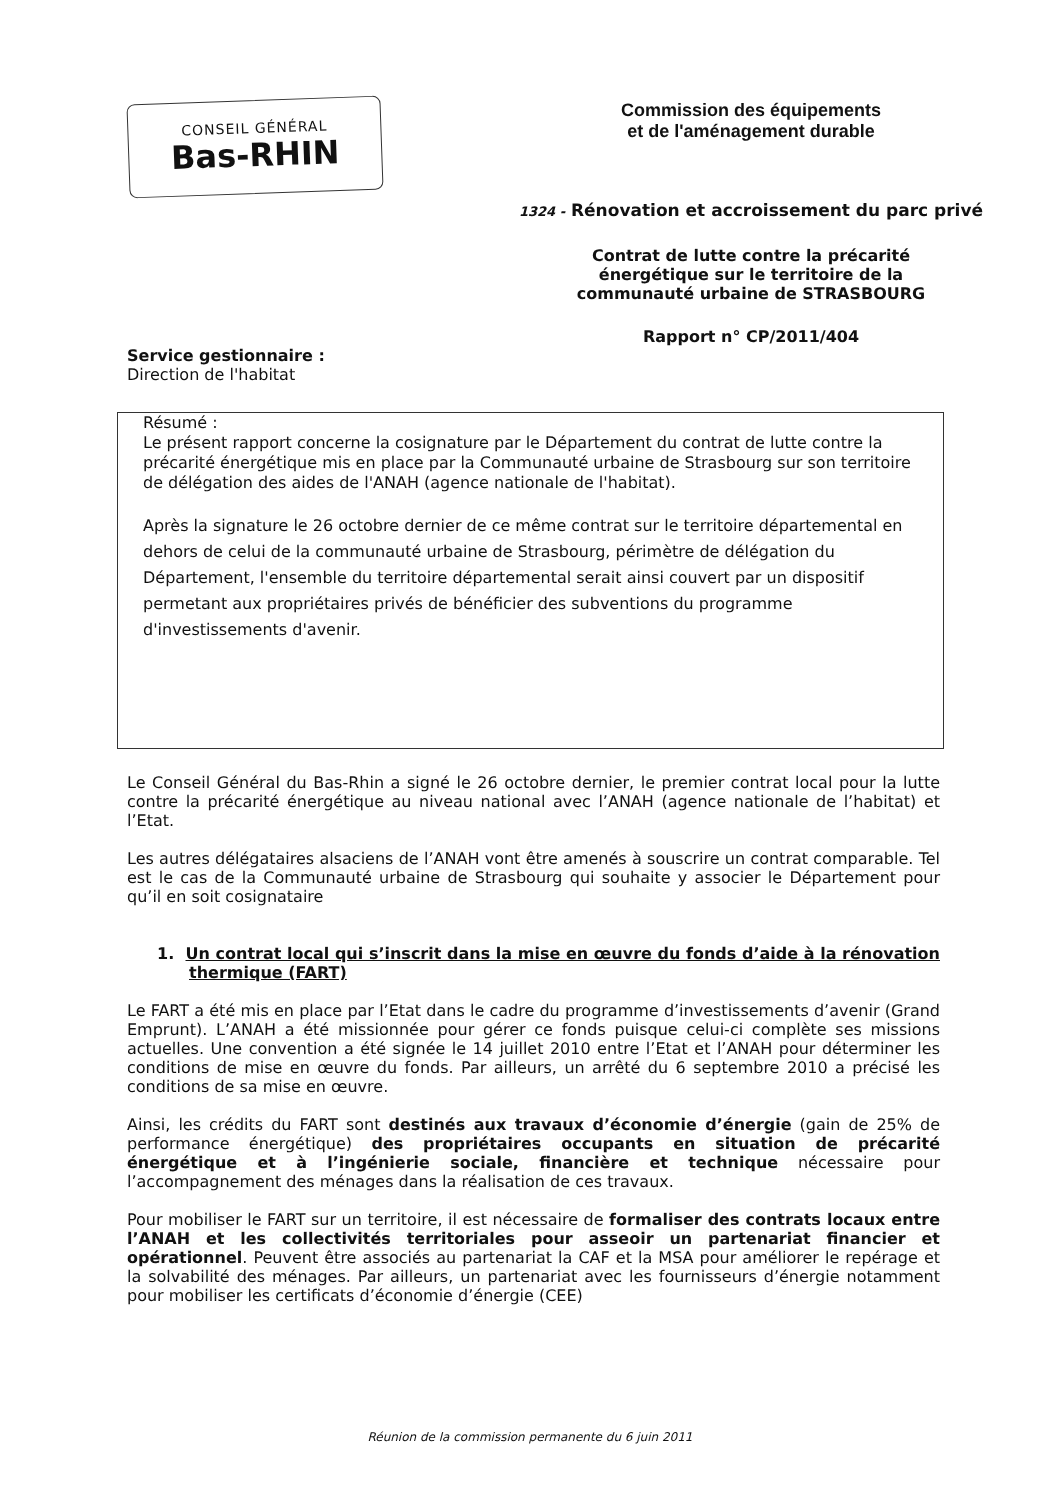CONSEIL GÉNÉRAL
Bas-RHIN
Commission des équipements
et de l'aménagement durable
1324 - Rénovation et accroissement du parc privé
Contrat de lutte contre la précarité
énergétique sur le territoire de la
communauté urbaine de STRASBOURG
Rapport n° CP/2011/404
Service gestionnaire :
Direction de l'habitat
Résumé :
Le présent rapport concerne la cosignature par le Département du contrat de lutte contre la précarité énergétique mis en place par la Communauté urbaine de Strasbourg sur son territoire de délégation des aides de l'ANAH (agence nationale de l'habitat).
Après la signature le 26 octobre dernier de ce même contrat sur le territoire départemental en dehors de celui de la communauté urbaine de Strasbourg, périmètre de délégation du Département, l'ensemble du territoire départemental serait ainsi couvert par un dispositif permetant aux propriétaires privés de bénéficier des subventions du programme d'investissements d'avenir.
Le Conseil Général du Bas-Rhin a signé le 26 octobre dernier, le premier contrat local pour la lutte contre la précarité énergétique au niveau national avec l’ANAH (agence nationale de l’habitat) et l’Etat.
Les autres délégataires alsaciens de l’ANAH vont être amenés à souscrire un contrat comparable. Tel est le cas de la Communauté urbaine de Strasbourg qui souhaite y associer le Département pour qu’il en soit cosignataire
1. Un contrat local qui s’inscrit dans la mise en œuvre du fonds d’aide à la rénovation thermique (FART)
Le FART a été mis en place par l’Etat dans le cadre du programme d’investissements d’avenir (Grand Emprunt). L’ANAH a été missionnée pour gérer ce fonds puisque celui-ci complète ses missions actuelles. Une convention a été signée le 14 juillet 2010 entre l’Etat et l’ANAH pour déterminer les conditions de mise en œuvre du fonds. Par ailleurs, un arrêté du 6 septembre 2010 a précisé les conditions de sa mise en œuvre.
Ainsi, les crédits du FART sont destinés aux travaux d’économie d’énergie (gain de 25% de performance énergétique) des propriétaires occupants en situation de précarité énergétique et à l’ingénierie sociale, financière et technique nécessaire pour l’accompagnement des ménages dans la réalisation de ces travaux.
Pour mobiliser le FART sur un territoire, il est nécessaire de formaliser des contrats locaux entre l’ANAH et les collectivités territoriales pour asseoir un partenariat financier et opérationnel. Peuvent être associés au partenariat la CAF et la MSA pour améliorer le repérage et la solvabilité des ménages. Par ailleurs, un partenariat avec les fournisseurs d’énergie notamment pour mobiliser les certificats d’économie d’énergie (CEE)
Réunion de la commission permanente du 6 juin 2011